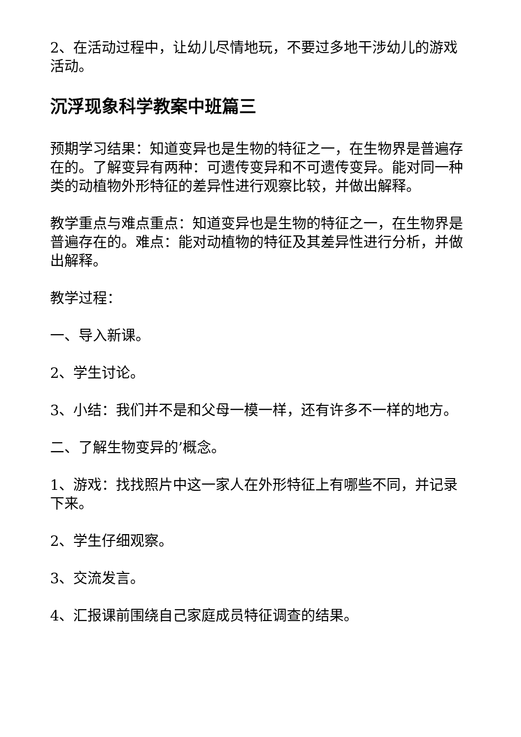2、在活动过程中，让幼儿尽情地玩，不要过多地干涉幼儿的游戏活动。
沉浮现象科学教案中班篇三
预期学习结果：知道变异也是生物的特征之一，在生物界是普遍存在的。了解变异有两种：可遗传变异和不可遗传变异。能对同一种类的动植物外形特征的差异性进行观察比较，并做出解释。
教学重点与难点重点：知道变异也是生物的特征之一，在生物界是普遍存在的。难点：能对动植物的特征及其差异性进行分析，并做出解释。
教学过程：
一、导入新课。
2、学生讨论。
3、小结：我们并不是和父母一模一样，还有许多不一样的地方。
二、了解生物变异的’概念。
1、游戏：找找照片中这一家人在外形特征上有哪些不同，并记录下来。
2、学生仔细观察。
3、交流发言。
4、汇报课前围绕自己家庭成员特征调查的结果。